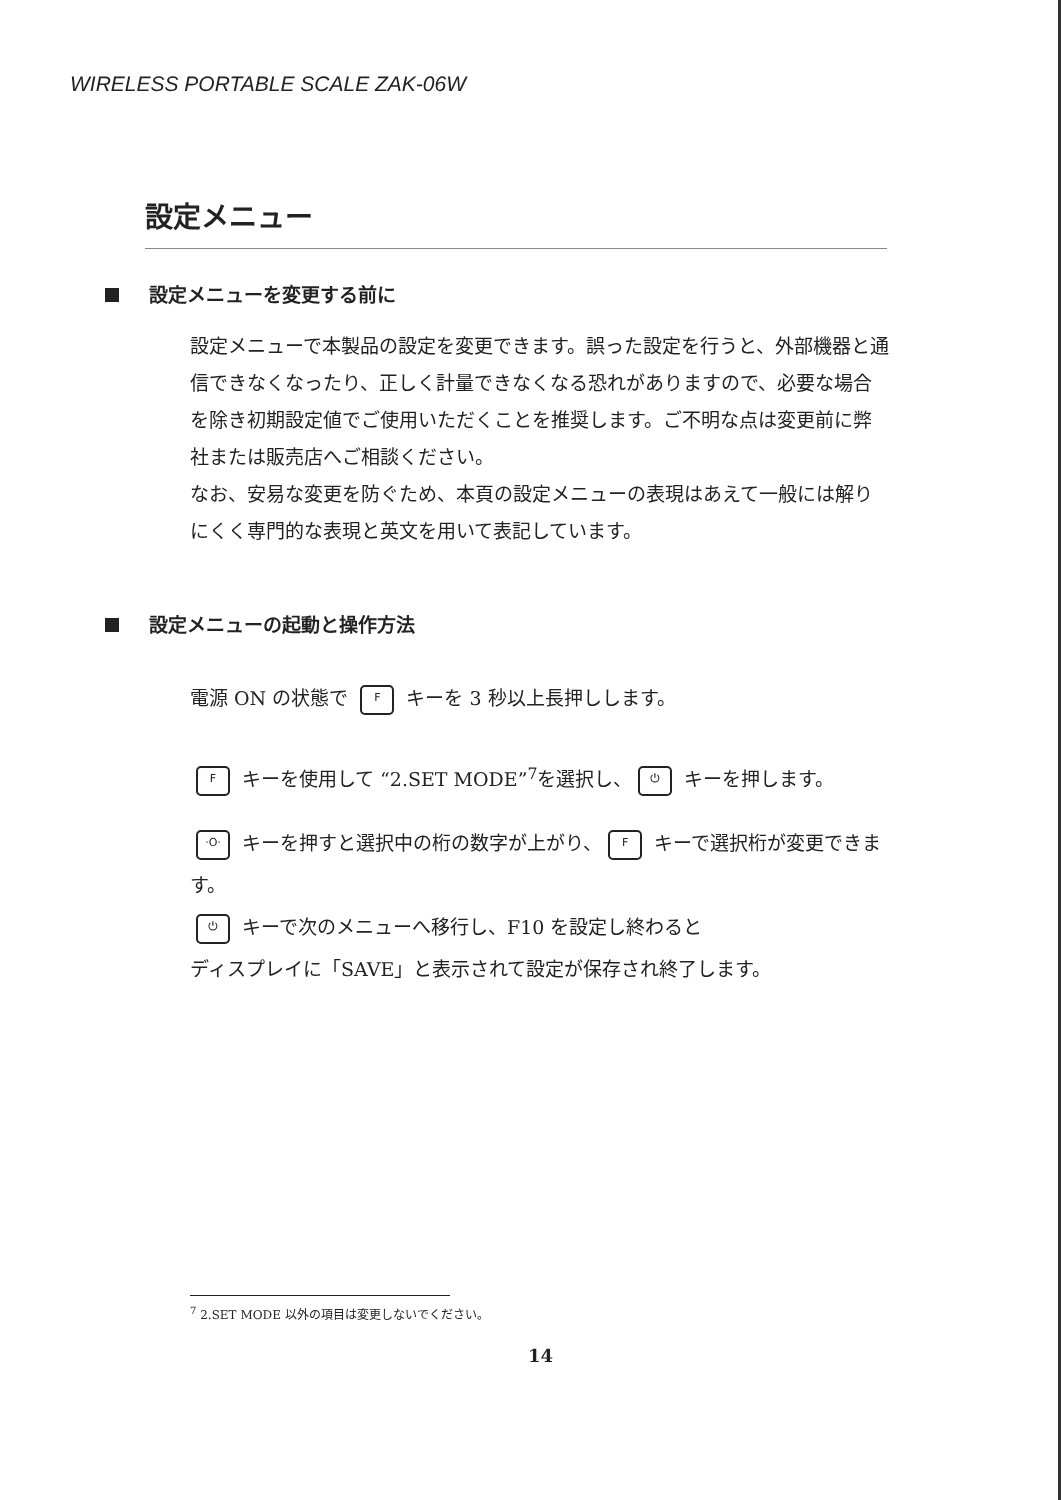WIRELESS PORTABLE SCALE ZAK-06W
設定メニュー
設定メニューを変更する前に
設定メニューで本製品の設定を変更できます。誤った設定を行うと、外部機器と通信できなくなったり、正しく計量できなくなる恐れがありますので、必要な場合を除き初期設定値でご使用いただくことを推奨します。ご不明な点は変更前に弊社または販売店へご相談ください。
なお、安易な変更を防ぐため、本頁の設定メニューの表現はあえて一般には解りにくく専門的な表現と英文を用いて表記しています。
設定メニューの起動と操作方法
電源 ON の状態で F キーを 3 秒以上長押しします。
F キーを使用して “2.SET MODE”<sup>7</sup>を選択し、 ⏻ キーを押します。
·O· キーを押すと選択中の桁の数字が上がり、 F キーで選択桁が変更できます。
⏻ キーで次のメニューへ移行し、F10 を設定し終わると
ディスプレイに「SAVE」と表示されて設定が保存され終了します。
<sup>7</sup> 2.SET MODE 以外の項目は変更しないでください。
14